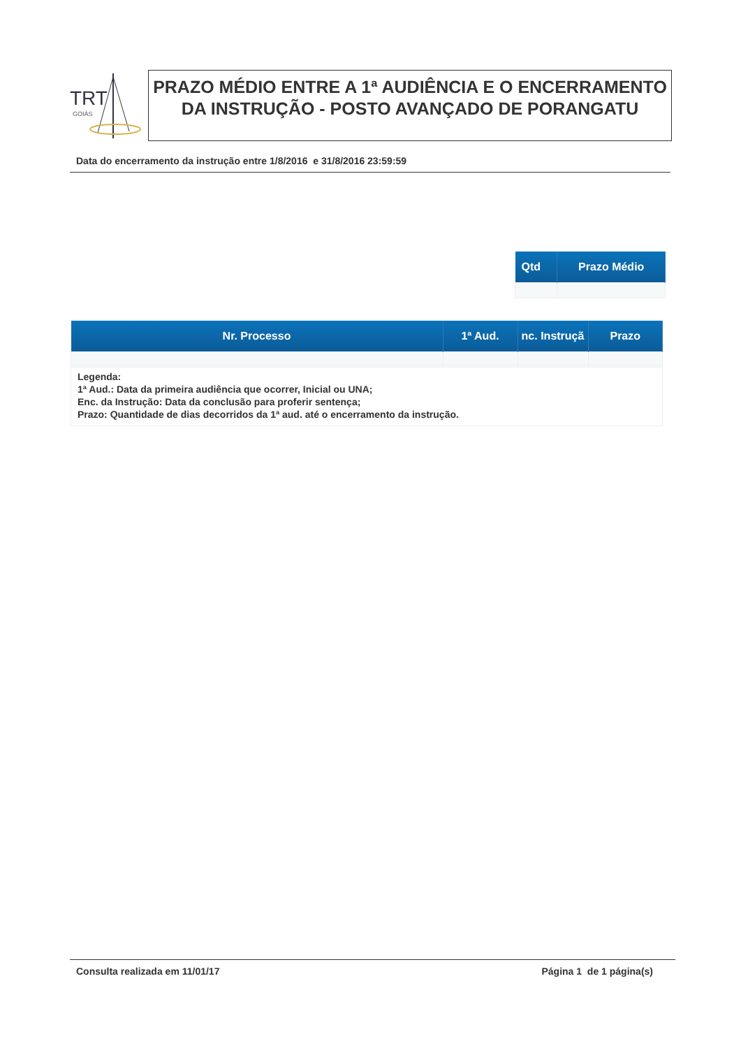TRT
GOIÁS
PRAZO MÉDIO ENTRE A 1ª AUDIÊNCIA E O ENCERRAMENTO DA INSTRUÇÃO - POSTO AVANÇADO DE PORANGATU
Data do encerramento da instrução entre 1/8/2016 e 31/8/2016 23:59:59
| Qtd | Prazo Médio |
| --- | --- |
| Nr. Processo | 1ª Aud. | nc. Instruçã | Prazo |
| --- | --- | --- | --- |
Legenda:
1ª Aud.: Data da primeira audiência que ocorrer, Inicial ou UNA;
Enc. da Instrução: Data da conclusão para proferir sentença;
Prazo: Quantidade de dias decorridos da 1ª aud. até o encerramento da instrução.
Consulta realizada em 11/01/17 Página 1 de 1 página(s)